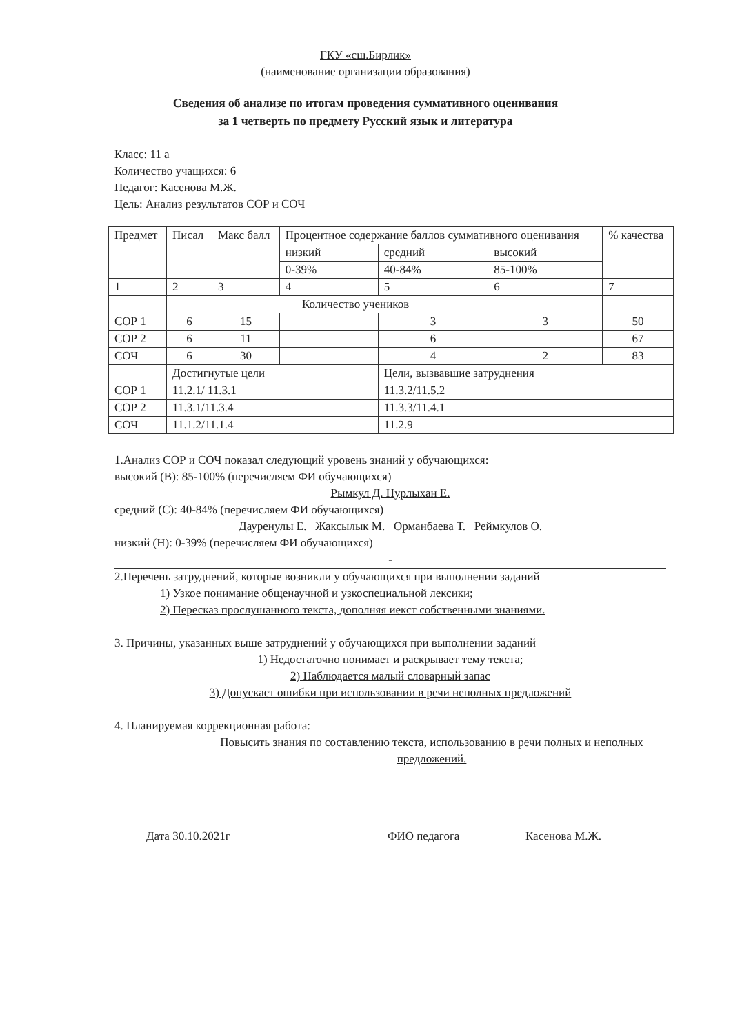ГКУ «сш.Бирлик»
(наименование организации образования)
Сведения об анализе по итогам проведения суммативного оценивания
за 1 четверть по предмету Русский язык и литература
Класс: 11 а
Количество учащихся: 6
Педагог: Касенова М.Ж.
Цель: Анализ результатов СОР и СОЧ
| Предмет | Писал | Макс балл | Процентное содержание баллов суммативного оценивания | | | % качества |
| --- | --- | --- | --- | --- | --- | --- |
| | | | низкий | средний | высокий | |
| | | | 0-39% | 40-84% | 85-100% | |
| 1 | 2 | 3 | 4 | 5 | 6 | 7 |
| | | Количество учеников | | | | |
| СОР 1 | 6 | 15 | | 3 | 3 | 50 |
| СОР 2 | 6 | 11 | | 6 | | 67 |
| СОЧ | 6 | 30 | | 4 | 2 | 83 |
| | Достигнутые цели | | | Цели, вызвавшие затруднения | | |
| СОР 1 | 11.2.1/ 11.3.1 | | | 11.3.2/11.5.2 | | |
| СОР 2 | 11.3.1/11.3.4 | | | 11.3.3/11.4.1 | | |
| СОЧ | 11.1.2/11.1.4 | | | 11.2.9 | | |
1.Анализ СОР и СОЧ показал следующий уровень знаний у обучающихся:
высокий (В): 85-100% (перечисляем ФИ обучающихся)
Рымкул Д. Нурлыхан Е.
средний (С): 40-84% (перечисляем ФИ обучающихся)
Дауренулы Е. Жаксылык М. Орманбаева Т. Реймкулов О.
низкий (Н): 0-39% (перечисляем ФИ обучающихся)
-
2.Перечень затруднений, которые возникли у обучающихся при выполнении заданий
1) Узкое понимание общенаучной и узкоспециальной лексики;
2) Пересказ прослушанного текста, дополняя иекст собственными знаниями.
3. Причины, указанных выше затруднений у обучающихся при выполнении заданий
1) Недостаточно понимает и раскрывает тему текста;
2) Наблюдается малый словарный запас
3) Допускает ошибки при использовании в речи неполных предложений
4. Планируемая коррекционная работа:
Повысить знания по составлению текста, использованию в речи полных и неполных предложений.
Дата 30.10.2021г ФИО педагога Касенова М.Ж.